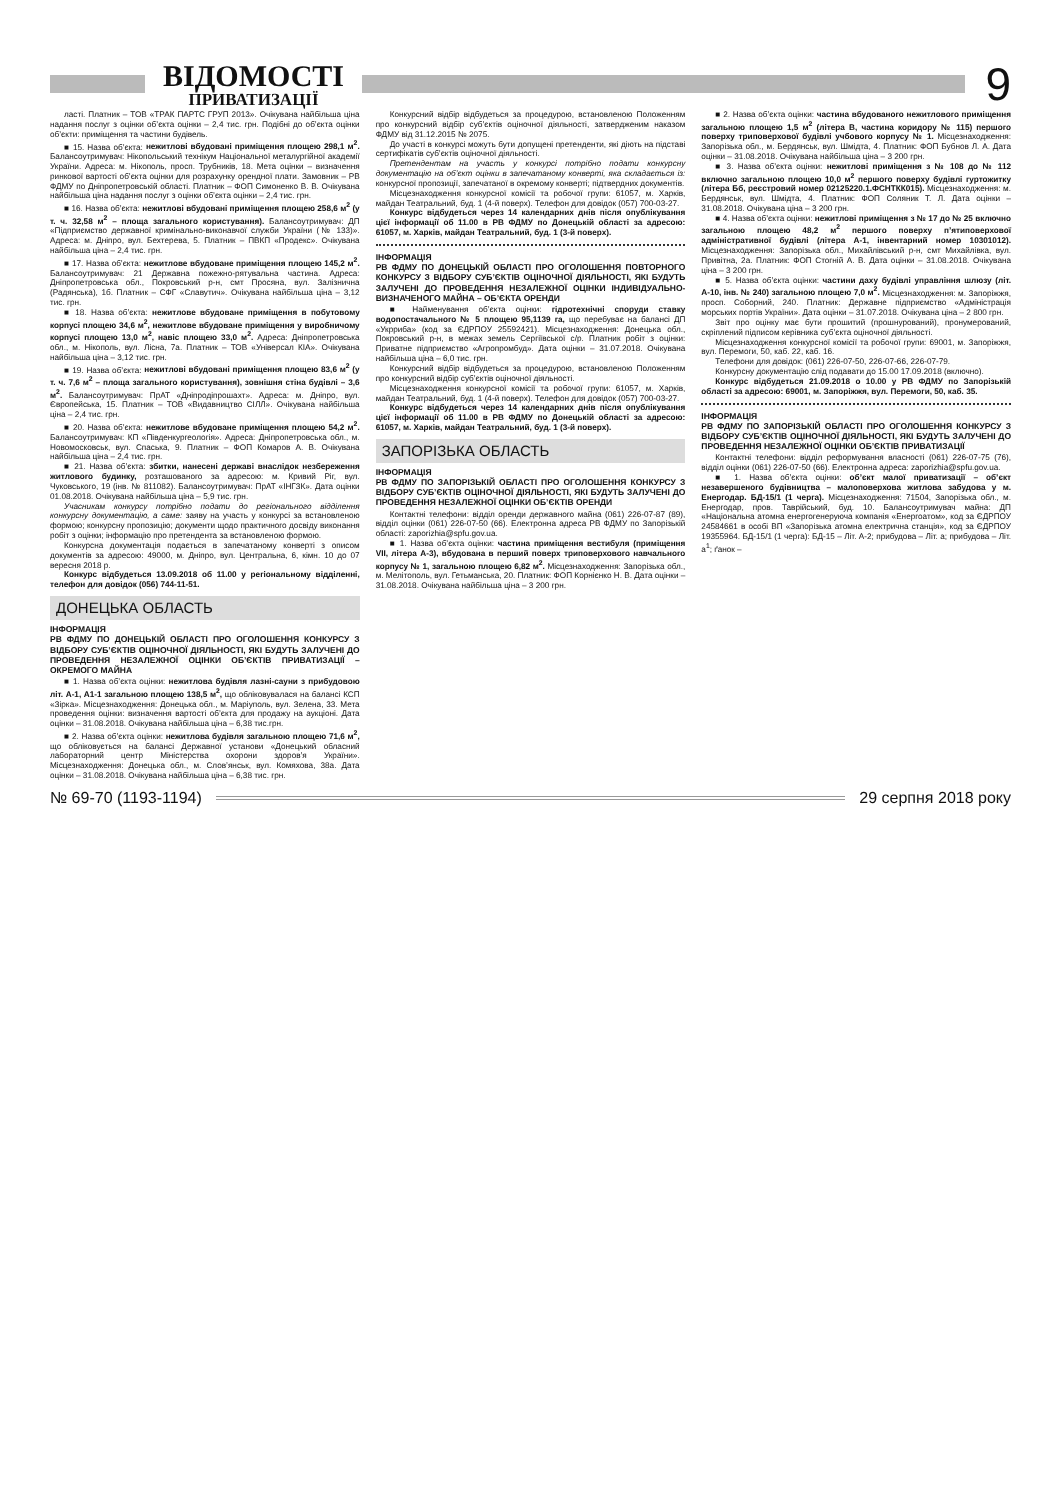ВІДОМОСТІ
ПРИВАТИЗАЦІЇ
9
ласті. Платник – ТОВ «ТРАК ПАРТС ГРУП 2013». Очікувана найбільша ціна надання послуг з оцінки об’єкта оцінки – 2,4 тис. грн. Подібні до об’єкта оцінки об’єкти: приміщення та частини будівель.
■ 15. Назва об’єкта: нежитлові вбудовані приміщення площею 298,1 м<sup>2</sup>. Балансоутримувач: Нікопольський технікум Національної металургійної академії України. Адреса: м. Нікополь, просп. Трубників, 18. Мета оцінки – визначення ринкової вартості об’єкта оцінки для розрахунку орендної плати. Замовник – РВ ФДМУ по Дніпропетровській області. Платник – ФОП Симоненко В. В. Очікувана найбільша ціна надання послуг з оцінки об’єкта оцінки – 2,4 тис. грн.
■ 16. Назва об’єкта: нежитлові вбудовані приміщення площею 258,6 м<sup>2</sup> (у т. ч. 32,58 м<sup>2</sup> – площа загального користування). Балансоутримувач: ДП «Підприємство державної кримінально-виконавчої служби України (№ 133)». Адреса: м. Дніпро, вул. Бехтерева, 5. Платник – ПВКП «Продекс». Очікувана найбільша ціна – 2,4 тис. грн.
■ 17. Назва об’єкта: нежитлове вбудоване приміщення площею 145,2 м<sup>2</sup>. Балансоутримувач: 21 Державна пожежно-рятувальна частина. Адреса: Дніпропетровська обл., Покровський р-н, смт Просяна, вул. Залізнична (Радянська), 1б. Платник – СФГ «Славутич». Очікувана найбільша ціна – 3,12 тис. грн.
■ 18. Назва об’єкта: нежитлове вбудоване приміщення в побутовому корпусі площею 34,6 м<sup>2</sup>, нежитлове вбудоване приміщення у виробничому корпусі площею 13,0 м<sup>2</sup>, навіс площею 33,0 м<sup>2</sup>. Адреса: Дніпропетровська обл., м. Нікополь, вул. Лісна, 7а. Платник – ТОВ «Універсал КІА». Очікувана найбільша ціна – 3,12 тис. грн.
■ 19. Назва об’єкта: нежитлові вбудовані приміщення площею 83,6 м<sup>2</sup> (у т. ч. 7,6 м<sup>2</sup> – площа загального користування), зовнішня стіна будівлі – 3,6 м<sup>2</sup>. Балансоутримувач: ПрАТ «Дніпродіпрошахт». Адреса: м. Дніпро, вул. Європейська, 15. Платник – ТОВ «Видавництво СІЛЛ». Очікувана найбільша ціна – 2,4 тис. грн.
■ 20. Назва об’єкта: нежитлове вбудоване приміщення площею 54,2 м<sup>2</sup>. Балансоутримувач: КП «Південкургеологія». Адреса: Дніпропетровська обл., м. Новомосковськ, вул. Спаська, 9. Платник – ФОП Комаров А. В. Очікувана найбільша ціна – 2,4 тис. грн.
■ 21. Назва об’єкта: збитки, нанесені державі внаслідок незбереження житлового будинку, розташованого за адресою: м. Кривий Ріг, вул. Чуковського, 19 (інв. № 811082). Балансоутримувач: ПрАТ «ІНГЗК». Дата оцінки 01.08.2018. Очікувана найбільша ціна – 5,9 тис. грн.
Учасникам конкурсу потрібно подати до регіонального відділення конкурсну документацію, а саме: заяву на участь у конкурсі за встановленою формою; конкурсну пропозицію; документи щодо практичного досвіду виконання робіт з оцінки; інформацію про претендента за встановленою формою.
Конкурсна документація подається в запечатаному конверті з описом документів за адресою: 49000, м. Дніпро, вул. Центральна, 6, кімн. 10 до 07 вересня 2018 р.
Конкурс відбудеться 13.09.2018 об 11.00 у регіональному відділенні, телефон для довідок (056) 744-11-51.
ДОНЕЦЬКА ОБЛАСТЬ
ІНФОРМАЦІЯ
РВ ФДМУ ПО ДОНЕЦЬКІЙ ОБЛАСТІ ПРО ОГОЛОШЕННЯ КОНКУРСУ З ВІДБОРУ СУБ’ЄКТІВ ОЦІНОЧНОЇ ДІЯЛЬНОСТІ, ЯКІ БУДУТЬ ЗАЛУЧЕНІ ДО ПРОВЕДЕННЯ НЕЗАЛЕЖНОЇ ОЦІНКИ ОБ’ЄКТІВ ПРИВАТИЗАЦІЇ – ОКРЕМОГО МАЙНА
■ 1. Назва об’єкта оцінки: нежитлова будівля лазні-сауни з прибудовою літ. А-1, А1-1 загальною площею 138,5 м<sup>2</sup>, що обліковувалася на балансі КСП «Зірка». Місцезнаходження: Донецька обл., м. Маріуполь, вул. Зелена, 33. Мета проведення оцінки: визначення вартості об’єкта для продажу на аукціоні. Дата оцінки – 31.08.2018. Очікувана найбільша ціна – 6,38 тис.грн.
■ 2. Назва об’єкта оцінки: нежитлова будівля загальною площею 71,6 м<sup>2</sup>, що обліковується на балансі Державної установи «Донецький обласний лабораторний центр Міністерства охорони здоров’я України». Місцезнаходження: Донецька обл., м. Слов’янськ, вул. Комяхова, 38а. Дата оцінки – 31.08.2018. Очікувана найбільша ціна – 6,38 тис. грн.
Конкурсний відбір відбудеться за процедурою, встановленою Положенням про конкурсний відбір суб’єктів оціночної діяльності, затвердженим наказом ФДМУ від 31.12.2015 № 2075.
До участі в конкурсі можуть бути допущені претенденти, які діють на підставі сертифікатів суб’єктів оціночної діяльності.
Претендентам на участь у конкурсі потрібно подати конкурсну документацію на об’єкт оцінки в запечатаному конверті, яка складається із: конкурсної пропозиції, запечатаної в окремому конверті; підтвердних документів.
Місцезнаходження конкурсної комісії та робочої групи: 61057, м. Харків, майдан Театральний, буд. 1 (4-й поверх). Телефон для довідок (057) 700-03-27.
Конкурс відбудеться через 14 календарних днів після опублікування цієї інформації об 11.00 в РВ ФДМУ по Донецькій області за адресою: 61057, м. Харків, майдан Театральний, буд. 1 (3-й поверх).
ІНФОРМАЦІЯ
РВ ФДМУ ПО ДОНЕЦЬКІЙ ОБЛАСТІ ПРО ОГОЛОШЕННЯ ПОВТОРНОГО КОНКУРСУ З ВІДБОРУ СУБ’ЄКТІВ ОЦІНОЧНОЇ ДІЯЛЬНОСТІ, ЯКІ БУДУТЬ ЗАЛУЧЕНІ ДО ПРОВЕДЕННЯ НЕЗАЛЕЖНОЇ ОЦІНКИ ІНДИВІДУАЛЬНО-ВИЗНАЧЕНОГО МАЙНА – ОБ’ЄКТА ОРЕНДИ
■ Найменування об’єкта оцінки: гідротехнічні споруди ставку водопостачального № 5 площею 95,1139 га, що перебуває на балансі ДП «Укрриба» (код за ЄДРПОУ 25592421). Місцезнаходження: Донецька обл., Покровський р-н, в межах земель Сергіївської с/р. Платник робіт з оцінки: Приватне підприємство «Агропромбуд». Дата оцінки – 31.07.2018. Очікувана найбільша ціна – 6,0 тис. грн.
Конкурсний відбір відбудеться за процедурою, встановленою Положенням про конкурсний відбір суб’єктів оціночної діяльності.
Місцезнаходження конкурсної комісії та робочої групи: 61057, м. Харків, майдан Театральний, буд. 1 (4-й поверх). Телефон для довідок (057) 700-03-27.
Конкурс відбудеться через 14 календарних днів після опублікування цієї інформації об 11.00 в РВ ФДМУ по Донецькій області за адресою: 61057, м. Харків, майдан Театральний, буд. 1 (3-й поверх).
ЗАПОРІЗЬКА ОБЛАСТЬ
ІНФОРМАЦІЯ
РВ ФДМУ ПО ЗАПОРІЗЬКІЙ ОБЛАСТІ ПРО ОГОЛОШЕННЯ КОНКУРСУ З ВІДБОРУ СУБ’ЄКТІВ ОЦІНОЧНОЇ ДІЯЛЬНОСТІ, ЯКІ БУДУТЬ ЗАЛУЧЕНІ ДО ПРОВЕДЕННЯ НЕЗАЛЕЖНОЇ ОЦІНКИ ОБ’ЄКТІВ ОРЕНДИ
Контактні телефони: відділ оренди державного майна (061) 226-07-87 (89), відділ оцінки (061) 226-07-50 (66). Електронна адреса РВ ФДМУ по Запорізькій області: zaporizhia@spfu.gov.ua.
■ 1. Назва об’єкта оцінки: частина приміщення вестибуля (приміщення VII, літера А-3), вбудована в перший поверх триповерхового навчального корпусу № 1, загальною площею 6,82 м<sup>2</sup>. Місцезнаходження: Запорізька обл., м. Мелітополь, вул. Гетьманська, 20. Платник: ФОП Корнієнко Н. В. Дата оцінки – 31.08.2018. Очікувана найбільша ціна – 3 200 грн.
■ 2. Назва об’єкта оцінки: частина вбудованого нежитлового приміщення загальною площею 1,5 м<sup>2</sup> (літера В, частина коридору № 115) першого поверху триповерхової будівлі учбового корпусу № 1. Місцезнаходження: Запорізька обл., м. Бердянськ, вул. Шмідта, 4. Платник: ФОП Бубнов Л. А. Дата оцінки – 31.08.2018. Очікувана найбільша ціна – 3 200 грн.
■ 3. Назва об’єкта оцінки: нежитлові приміщення з № 108 до № 112 включно загальною площею 10,0 м<sup>2</sup> першого поверху будівлі гуртожитку (літера Бб, реєстровий номер 02125220.1.ФСНТКК015). Місцезнаходження: м. Бердянськ, вул. Шмідта, 4. Платник: ФОП Соляник Т. Л. Дата оцінки – 31.08.2018. Очікувана ціна – 3 200 грн.
■ 4. Назва об’єкта оцінки: нежитлові приміщення з № 17 до № 25 включно загальною площею 48,2 м<sup>2</sup> першого поверху п’ятиповерхової адміністративної будівлі (літера А-1, інвентарний номер 10301012). Місцезнаходження: Запорізька обл., Михайлівський р-н, смт Михайлівка, вул. Привітна, 2а. Платник: ФОП Стогній А. В. Дата оцінки – 31.08.2018. Очікувана ціна – 3 200 грн.
■ 5. Назва об’єкта оцінки: частини даху будівлі управління шлюзу (літ. А-10, інв. № 240) загальною площею 7,0 м<sup>2</sup>. Місцезнаходження: м. Запоріжжя, просп. Соборний, 240. Платник: Державне підприємство «Адміністрація морських портів України». Дата оцінки – 31.07.2018. Очікувана ціна – 2 800 грн.
Звіт про оцінку має бути прошитий (прошнурований), пронумерований, скріплений підписом керівника суб’єкта оціночної діяльності.
Місцезнаходження конкурсної комісії та робочої групи: 69001, м. Запоріжжя, вул. Перемоги, 50, каб. 22, каб. 16.
Телефони для довідок: (061) 226-07-50, 226-07-66, 226-07-79.
Конкурсну документацію слід подавати до 15.00 17.09.2018 (включно).
Конкурс відбудеться 21.09.2018 о 10.00 у РВ ФДМУ по Запорізькій області за адресою: 69001, м. Запоріжжя, вул. Перемоги, 50, каб. 35.
ІНФОРМАЦІЯ
РВ ФДМУ ПО ЗАПОРІЗЬКІЙ ОБЛАСТІ ПРО ОГОЛОШЕННЯ КОНКУРСУ З ВІДБОРУ СУБ’ЄКТІВ ОЦІНОЧНОЇ ДІЯЛЬНОСТІ, ЯКІ БУДУТЬ ЗАЛУЧЕНІ ДО ПРОВЕДЕННЯ НЕЗАЛЕЖНОЇ ОЦІНКИ ОБ’ЄКТІВ ПРИВАТИЗАЦІЇ
Контактні телефони: відділ реформування власності (061) 226-07-75 (76), відділ оцінки (061) 226-07-50 (66). Електронна адреса: zaporizhia@spfu.gov.ua.
■ 1. Назва об’єкта оцінки: об’єкт малої приватизації – об’єкт незавершеного будівництва – малоповерхова житлова забудова у м. Енергодар. БД-15/1 (1 черга). Місцезнаходження: 71504, Запорізька обл., м. Енергодар, пров. Таврійський, буд. 10. Балансоутримувач майна: ДП «Національна атомна енергогенеруюча компанія «Енергоатом», код за ЄДРПОУ 24584661 в особі ВП «Запорізька атомна електрична станція», код за ЄДРПОУ 19355964. БД-15/1 (1 черга): БД-15 – Літ. А-2; прибудова – Літ. а; прибудова – Літ. а<sup>1</sup>; ґанок –
№ 69-70 (1193-1194) 29 серпня 2018 року